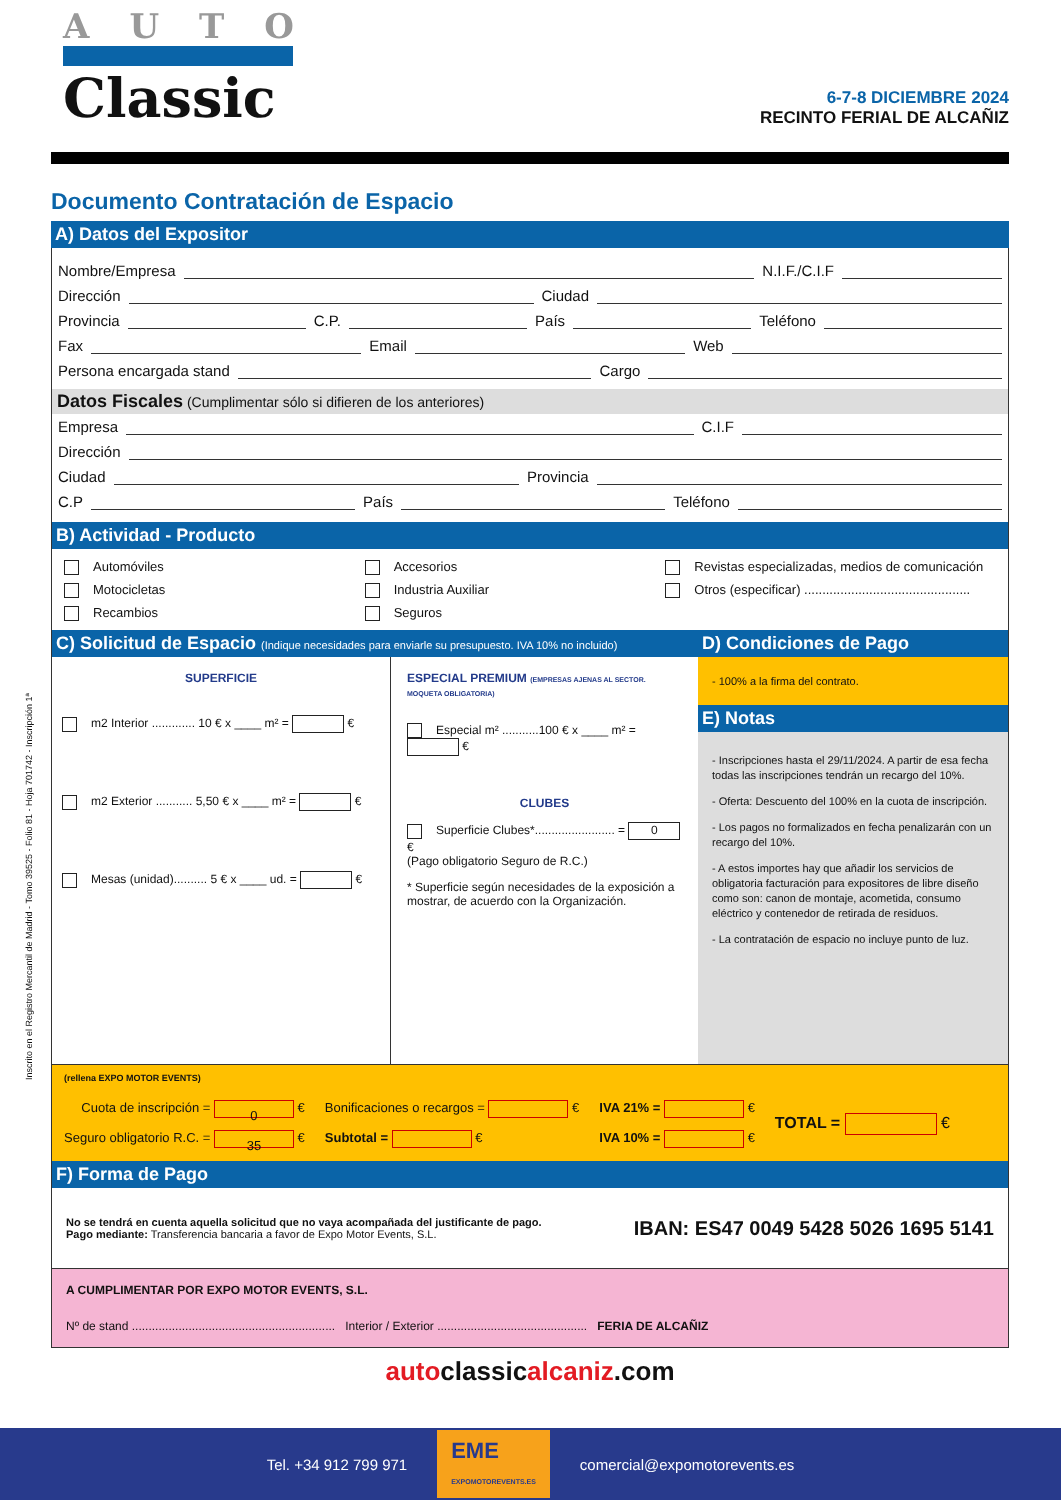AUTO
Classic
6-7-8 DICIEMBRE 2024
RECINTO FERIAL DE ALCAÑIZ
Documento Contratación de Espacio
A) Datos del Expositor
Nombre/Empresa N.I.F./C.I.F
Dirección Ciudad
Provincia C.P. País Teléfono
Fax Email Web
Persona encargada stand Cargo
Datos Fiscales (Cumplimentar sólo si difieren de los anteriores)
Empresa C.I.F
Dirección
Ciudad Provincia
C.P País Teléfono
B) Actividad - Producto
Automóviles
Motocicletas
Recambios
Accesorios
Industria Auxiliar
Seguros
Revistas especializadas, medios de comunicación
Otros (especificar) ..............................................
C) Solicitud de Espacio (Indique necesidades para enviarle su presupuesto. IVA 10% no incluido)
SUPERFICIE
m2 Interior ............. 10 € x ____ m² = €
m2 Exterior ........... 5,50 € x ____ m² = €
Mesas (unidad).......... 5 € x ____ ud. = €
ESPECIAL PREMIUM (EMPRESAS AJENAS AL SECTOR. MOQUETA OBLIGATORIA)
Especial m² ...........100 € x ____ m² = €
CLUBES
Superficie Clubes*........................ = 0 €
(Pago obligatorio Seguro de R.C.)
* Superficie según necesidades de la exposición a mostrar, de acuerdo con la Organización.
D) Condiciones de Pago
- 100% a la firma del contrato.
E) Notas
- Inscripciones hasta el 29/11/2024. A partir de esa fecha todas las inscripciones tendrán un recargo del 10%.
- Oferta: Descuento del 100% en la cuota de inscripción.
- Los pagos no formalizados en fecha penalizarán con un recargo del 10%.
- A estos importes hay que añadir los servicios de obligatoria facturación para expositores de libre diseño como son: canon de montaje, acometida, consumo eléctrico y contenedor de retirada de residuos.
- La contratación de espacio no incluye punto de luz.
(rellena EXPO MOTOR EVENTS)
Cuota de inscripción = 0 €
Seguro obligatorio R.C. = 35 €
Bonificaciones o recargos = €
Subtotal = €
IVA 21% = €
IVA 10% = €
TOTAL = €
F) Forma de Pago
No se tendrá en cuenta aquella solicitud que no vaya acompañada del justificante de pago.
Pago mediante: Transferencia bancaria a favor de Expo Motor Events, S.L.
IBAN: ES47 0049 5428 5026 1695 5141
A CUMPLIMENTAR POR EXPO MOTOR EVENTS, S.L.
Nº de stand ............................................................. Interior / Exterior ............................................. FERIA DE ALCAÑIZ
autoclassicalcaniz.com
Inscrito en el Registro Mercantil de Madrid - Tomo 39525 - Folio 81 - Hoja 701742 - Inscripción 1ª
Tel. +34 912 799 971 EME
EXPOMOTOREVENTS.ES comercial@expomotorevents.es